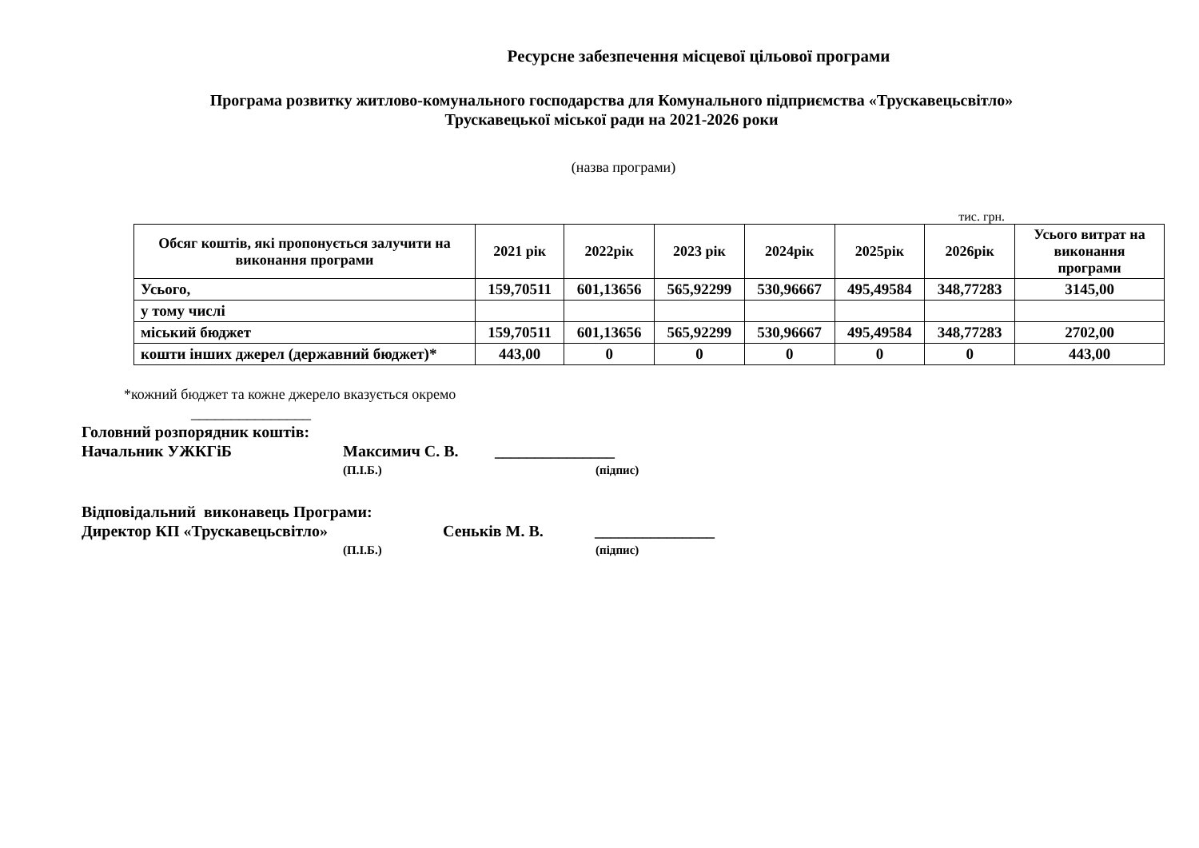Ресурсне забезпечення місцевої цільової програми
Програма розвитку житлово-комунального господарства для Комунального підприємства «Трускавецьсвітло»
Трускавецької міської ради на 2021-2026 роки
(назва програми)
тис. грн.
| Обсяг коштів, які пропонується залучити на виконання програми | 2021 рік | 2022рік | 2023 рік | 2024рік | 2025рік | 2026рік | Усього витрат на виконання програми |
| --- | --- | --- | --- | --- | --- | --- | --- |
| Усього, | 159,70511 | 601,13656 | 565,92299 | 530,96667 | 495,49584 | 348,77283 | 3145,00 |
| у тому числі | | | | | | | |
| міський бюджет | 159,70511 | 601,13656 | 565,92299 | 530,96667 | 495,49584 | 348,77283 | 2702,00 |
| кошти інших джерел (державний бюджет)* | 443,00 | 0 | 0 | 0 | 0 | 0 | 443,00 |
*кожний бюджет та кожне джерело вказується окремо
_______________
Головний розпорядник коштів:
Начальник УЖКГіБ Максимич С. В. _______________
(П.І.Б.) (підпис)
Відповідальний виконавець Програми:
Директор КП «Трускавецьсвітло» Сеньків М. В. _______________
(П.І.Б.) (підпис)